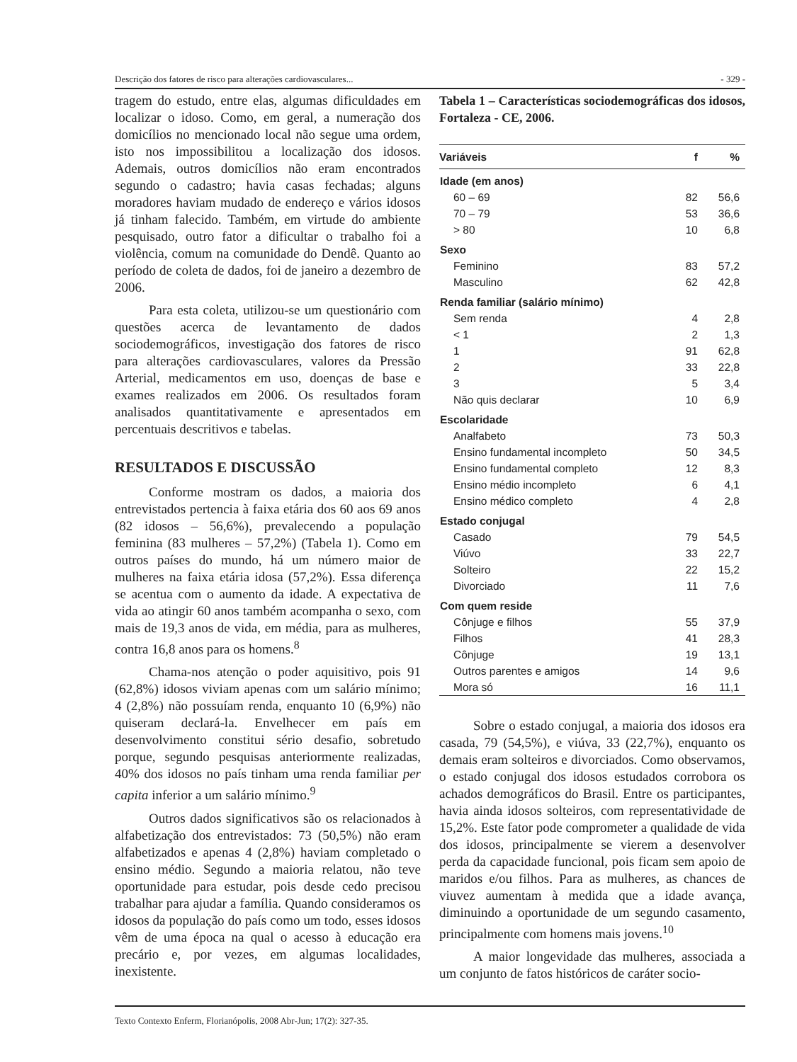Descrição dos fatores de risco para alterações cardiovasculares... - 329 -
tragem do estudo, entre elas, algumas dificuldades em localizar o idoso. Como, em geral, a numeração dos domicílios no mencionado local não segue uma ordem, isto nos impossibilitou a localização dos idosos. Ademais, outros domicílios não eram encontrados segundo o cadastro; havia casas fechadas; alguns moradores haviam mudado de endereço e vários idosos já tinham falecido. Também, em virtude do ambiente pesquisado, outro fator a dificultar o trabalho foi a violência, comum na comunidade do Dendê. Quanto ao período de coleta de dados, foi de janeiro a dezembro de 2006.
Para esta coleta, utilizou-se um questionário com questões acerca de levantamento de dados sociodemográficos, investigação dos fatores de risco para alterações cardiovasculares, valores da Pressão Arterial, medicamentos em uso, doenças de base e exames realizados em 2006. Os resultados foram analisados quantitativamente e apresentados em percentuais descritivos e tabelas.
RESULTADOS E DISCUSSÃO
Conforme mostram os dados, a maioria dos entrevistados pertencia à faixa etária dos 60 aos 69 anos (82 idosos – 56,6%), prevalecendo a população feminina (83 mulheres – 57,2%) (Tabela 1). Como em outros países do mundo, há um número maior de mulheres na faixa etária idosa (57,2%). Essa diferença se acentua com o aumento da idade. A expectativa de vida ao atingir 60 anos também acompanha o sexo, com mais de 19,3 anos de vida, em média, para as mulheres, contra 16,8 anos para os homens.<sup>8</sup>
Chama-nos atenção o poder aquisitivo, pois 91 (62,8%) idosos viviam apenas com um salário mínimo; 4 (2,8%) não possuíam renda, enquanto 10 (6,9%) não quiseram declará-la. Envelhecer em país em desenvolvimento constitui sério desafio, sobretudo porque, segundo pesquisas anteriormente realizadas, 40% dos idosos no país tinham uma renda familiar per capita inferior a um salário mínimo.<sup>9</sup>
Outros dados significativos são os relacionados à alfabetização dos entrevistados: 73 (50,5%) não eram alfabetizados e apenas 4 (2,8%) haviam completado o ensino médio. Segundo a maioria relatou, não teve oportunidade para estudar, pois desde cedo precisou trabalhar para ajudar a família. Quando consideramos os idosos da população do país como um todo, esses idosos vêm de uma época na qual o acesso à educação era precário e, por vezes, em algumas localidades, inexistente.
Tabela 1 – Características sociodemográficas dos idosos, Fortaleza - CE, 2006.
| Variáveis | f | % |
| --- | --- | --- |
| Idade (em anos) | | |
| 60 – 69 | 82 | 56,6 |
| 70 – 79 | 53 | 36,6 |
| > 80 | 10 | 6,8 |
| Sexo | | |
| Feminino | 83 | 57,2 |
| Masculino | 62 | 42,8 |
| Renda familiar (salário mínimo) | | |
| Sem renda | 4 | 2,8 |
| < 1 | 2 | 1,3 |
| 1 | 91 | 62,8 |
| 2 | 33 | 22,8 |
| 3 | 5 | 3,4 |
| Não quis declarar | 10 | 6,9 |
| Escolaridade | | |
| Analfabeto | 73 | 50,3 |
| Ensino fundamental incompleto | 50 | 34,5 |
| Ensino fundamental completo | 12 | 8,3 |
| Ensino médio incompleto | 6 | 4,1 |
| Ensino médico completo | 4 | 2,8 |
| Estado conjugal | | |
| Casado | 79 | 54,5 |
| Viúvo | 33 | 22,7 |
| Solteiro | 22 | 15,2 |
| Divorciado | 11 | 7,6 |
| Com quem reside | | |
| Cônjuge e filhos | 55 | 37,9 |
| Filhos | 41 | 28,3 |
| Cônjuge | 19 | 13,1 |
| Outros parentes e amigos | 14 | 9,6 |
| Mora só | 16 | 11,1 |
Sobre o estado conjugal, a maioria dos idosos era casada, 79 (54,5%), e viúva, 33 (22,7%), enquanto os demais eram solteiros e divorciados. Como observamos, o estado conjugal dos idosos estudados corrobora os achados demográficos do Brasil. Entre os participantes, havia ainda idosos solteiros, com representatividade de 15,2%. Este fator pode comprometer a qualidade de vida dos idosos, principalmente se vierem a desenvolver perda da capacidade funcional, pois ficam sem apoio de maridos e/ou filhos. Para as mulheres, as chances de viuvez aumentam à medida que a idade avança, diminuindo a oportunidade de um segundo casamento, principalmente com homens mais jovens.<sup>10</sup>
A maior longevidade das mulheres, associada a um conjunto de fatos históricos de caráter socio-
Texto Contexto Enferm, Florianópolis, 2008 Abr-Jun; 17(2): 327-35.